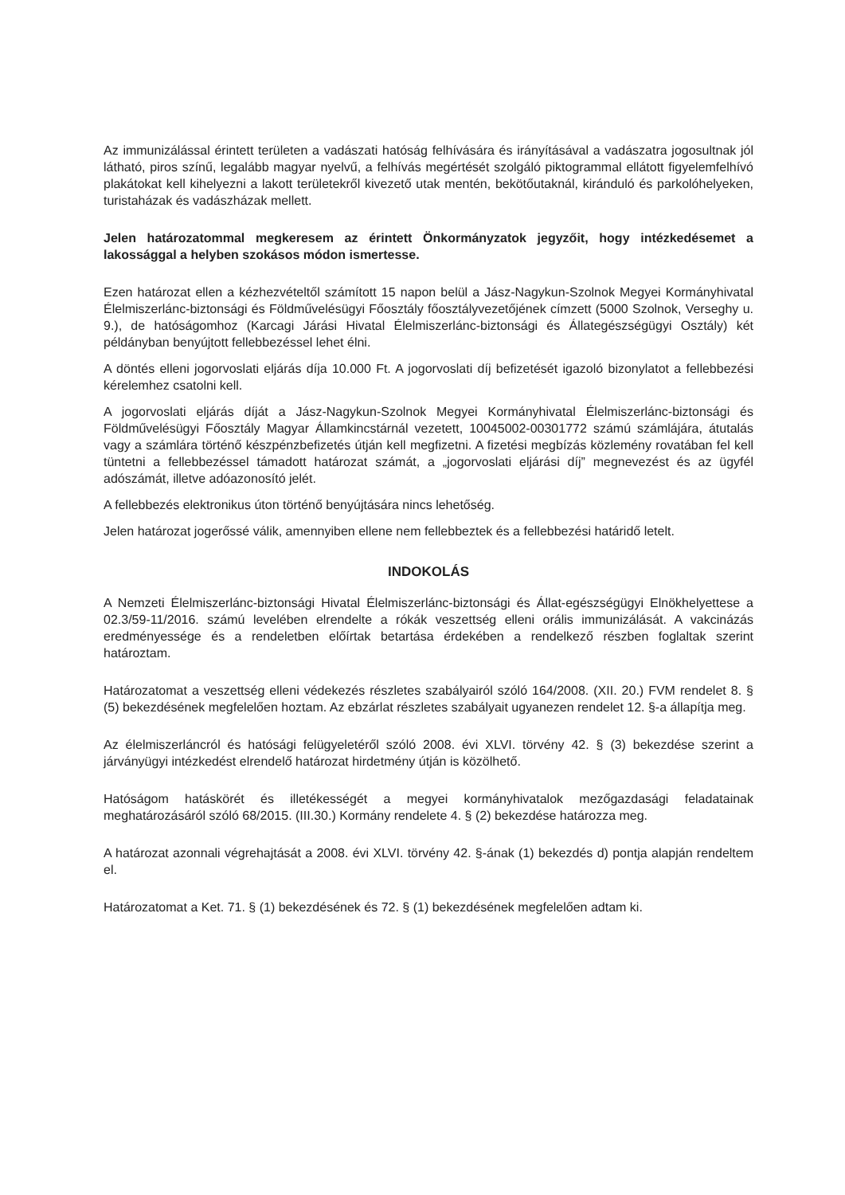Az immunizálással érintett területen a vadászati hatóság felhívására és irányításával a vadászatra jogosultnak jól látható, piros színű, legalább magyar nyelvű, a felhívás megértését szolgáló piktogrammal ellátott figyelemfelhívó plakátokat kell kihelyezni a lakott területekről kivezető utak mentén, bekötőutaknál, kiránduló és parkolóhelyeken, turistaházak és vadászházak mellett.
Jelen határozatommal megkeresem az érintett Önkormányzatok jegyzőit, hogy intézkedésemet a lakossággal a helyben szokásos módon ismertesse.
Ezen határozat ellen a kézhezvételtől számított 15 napon belül a Jász-Nagykun-Szolnok Megyei Kormányhivatal Élelmiszerlánc-biztonsági és Földművelésügyi Főosztály főosztályvezetőjének címzett (5000 Szolnok, Verseghy u. 9.), de hatóságomhoz (Karcagi Járási Hivatal Élelmiszerlánc-biztonsági és Állategészségügyi Osztály) két példányban benyújtott fellebbezéssel lehet élni.
A döntés elleni jogorvoslati eljárás díja 10.000 Ft. A jogorvoslati díj befizetését igazoló bizonylatot a fellebbezési kérelemhez csatolni kell.
A jogorvoslati eljárás díját a Jász-Nagykun-Szolnok Megyei Kormányhivatal Élelmiszerlánc-biztonsági és Földművelésügyi Főosztály Magyar Államkincstárnál vezetett, 10045002-00301772 számú számlájára, átutalás vagy a számlára történő készpénzbefizetés útján kell megfizetni. A fizetési megbízás közlemény rovatában fel kell tüntetni a fellebbezéssel támadott határozat számát, a „jogorvoslati eljárási díj” megnevezést és az ügyfél adószámát, illetve adóazonosító jelét.
A fellebbezés elektronikus úton történő benyújtására nincs lehetőség.
Jelen határozat jogerőssé válik, amennyiben ellene nem fellebbeztek és a fellebbezési határidő letelt.
INDOKOLÁS
A Nemzeti Élelmiszerlánc-biztonsági Hivatal Élelmiszerlánc-biztonsági és Állat-egészségügyi Elnökhelyettese a 02.3/59-11/2016. számú levelében elrendelte a rókák veszettség elleni orális immunizálását. A vakcinázás eredményessége és a rendeletben előírtak betartása érdekében a rendelkező részben foglaltak szerint határoztam.
Határozatomat a veszettség elleni védekezés részletes szabályairól szóló 164/2008. (XII. 20.) FVM rendelet 8. § (5) bekezdésének megfelelően hoztam. Az ebzárlat részletes szabályait ugyanezen rendelet 12. §-a állapítja meg.
Az élelmiszerláncról és hatósági felügyeletéről szóló 2008. évi XLVI. törvény 42. § (3) bekezdése szerint a járványügyi intézkedést elrendelő határozat hirdetmény útján is közölhető.
Hatóságom hatáskörét és illetékességét a megyei kormányhivatalok mezőgazdasági feladatainak meghatározásáról szóló 68/2015. (III.30.) Kormány rendelete 4. § (2) bekezdése határozza meg.
A határozat azonnali végrehajtását a 2008. évi XLVI. törvény 42. §-ának (1) bekezdés d) pontja alapján rendeltem el.
Határozatomat a Ket. 71. § (1) bekezdésének és 72. § (1) bekezdésének megfelelően adtam ki.